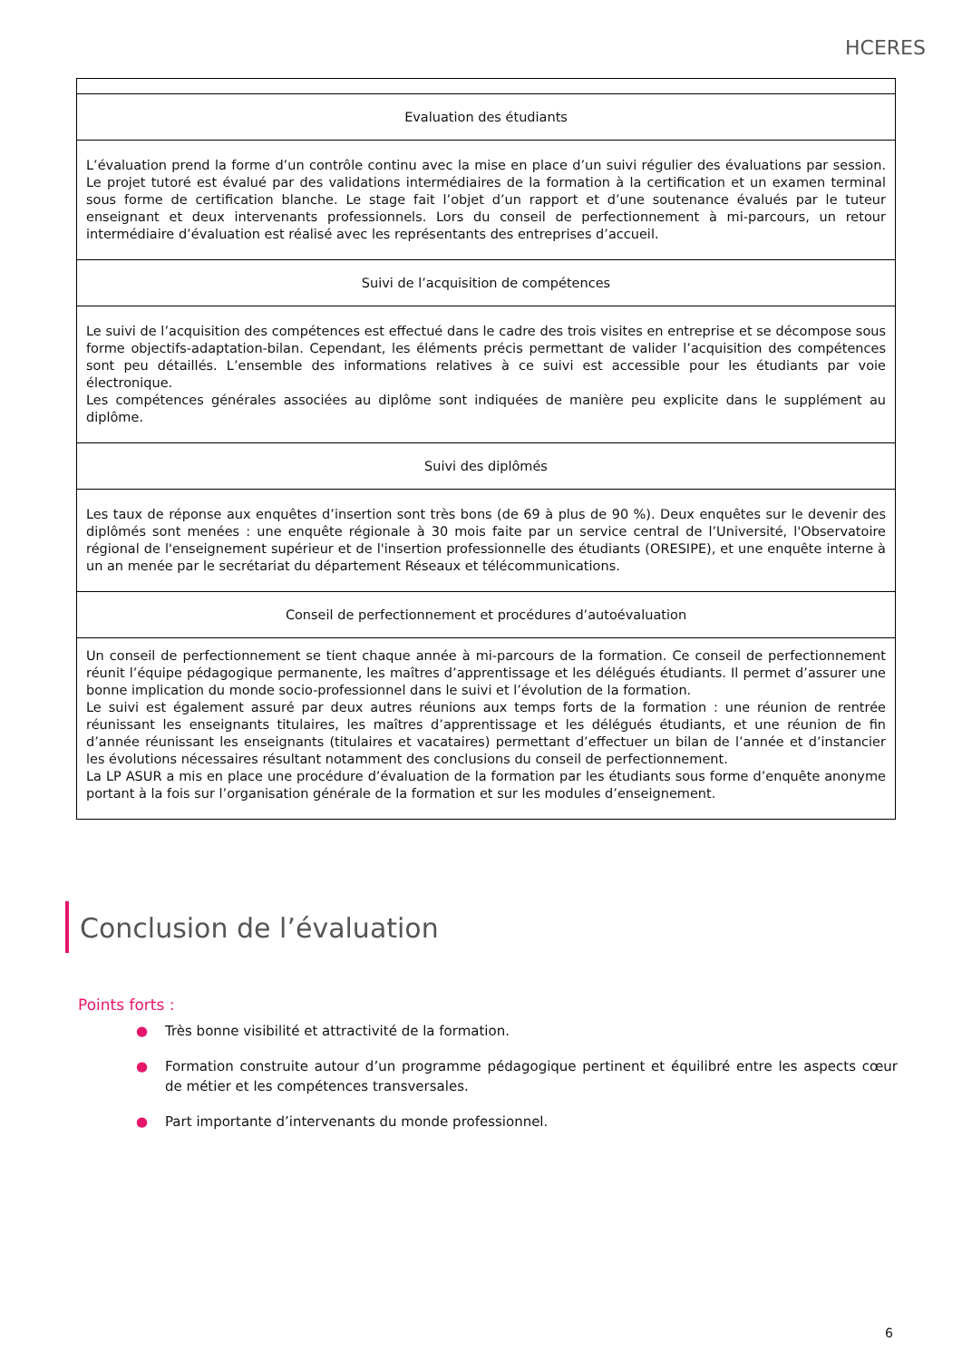HCERES
| Evaluation des étudiants |
| --- |
| L’évaluation prend la forme d’un contrôle continu avec la mise en place d’un suivi régulier des évaluations par session. Le projet tutoré est évalué par des validations intermédiaires de la formation à la certification et un examen terminal sous forme de certification blanche. Le stage fait l’objet d’un rapport et d’une soutenance évalués par le tuteur enseignant et deux intervenants professionnels. Lors du conseil de perfectionnement à mi-parcours, un retour intermédiaire d’évaluation est réalisé avec les représentants des entreprises d’accueil. |
| Suivi de l’acquisition de compétences |
| Le suivi de l’acquisition des compétences est effectué dans le cadre des trois visites en entreprise et se décompose sous forme objectifs-adaptation-bilan. Cependant, les éléments précis permettant de valider l’acquisition des compétences sont peu détaillés. L’ensemble des informations relatives à ce suivi est accessible pour les étudiants par voie électronique. Les compétences générales associées au diplôme sont indiquées de manière peu explicite dans le supplément au diplôme. |
| Suivi des diplômés |
| Les taux de réponse aux enquêtes d’insertion sont très bons (de 69 à plus de 90 %). Deux enquêtes sur le devenir des diplômés sont menées : une enquête régionale à 30 mois faite par un service central de l’Université, l'Observatoire régional de l'enseignement supérieur et de l'insertion professionnelle des étudiants (ORESIPE), et une enquête interne à un an menée par le secrétariat du département Réseaux et télécommunications. |
| Conseil de perfectionnement et procédures d’autoévaluation |
| Un conseil de perfectionnement se tient chaque année à mi-parcours de la formation. Ce conseil de perfectionnement réunit l’équipe pédagogique permanente, les maîtres d’apprentissage et les délégués étudiants. Il permet d’assurer une bonne implication du monde socio-professionnel dans le suivi et l’évolution de la formation. Le suivi est également assuré par deux autres réunions aux temps forts de la formation : une réunion de rentrée réunissant les enseignants titulaires, les maîtres d’apprentissage et les délégués étudiants, et une réunion de fin d’année réunissant les enseignants (titulaires et vacataires) permettant d’effectuer un bilan de l’année et d’instancier les évolutions nécessaires résultant notamment des conclusions du conseil de perfectionnement. La LP ASUR a mis en place une procédure d’évaluation de la formation par les étudiants sous forme d’enquête anonyme portant à la fois sur l’organisation générale de la formation et sur les modules d’enseignement. |
Conclusion de l’évaluation
Points forts :
● Très bonne visibilité et attractivité de la formation.
● Formation construite autour d’un programme pédagogique pertinent et équilibré entre les aspects cœur de métier et les compétences transversales.
● Part importante d’intervenants du monde professionnel.
6